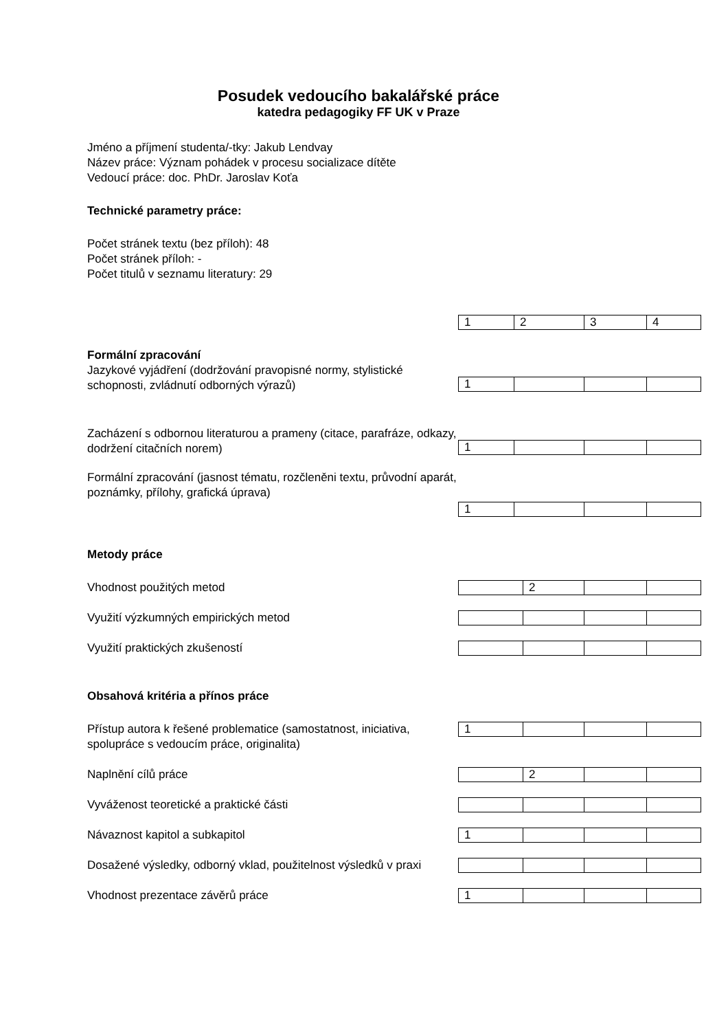Posudek vedoucího bakalářské práce
katedra pedagogiky FF UK v Praze
Jméno a příjmení studenta/-tky: Jakub Lendvay
Název práce: Význam pohádek v procesu socializace dítěte
Vedoucí práce: doc. PhDr. Jaroslav Koťa
Technické parametry práce:
Počet stránek textu (bez příloh): 48
Počet stránek příloh: -
Počet titulů v seznamu literatury: 29
| 1 | 2 | 3 | 4 |
Formální zpracování
Jazykové vyjádření (dodržování pravopisné normy, stylistické schopnosti, zvládnutí odborných výrazů)
| 1 | | | |
Zacházení s odbornou literaturou a prameny (citace, parafráze, odkazy, dodržení citačních norem)
| 1 | | | |
Formální zpracování (jasnost tématu, rozčleněni textu, průvodní aparát, poznámky, přílohy, grafická úprava)
| 1 | | | |
Metody práce
Vhodnost použitých metod
| | 2 | | |
Využití výzkumných empirických metod
Využití praktických zkušeností
Obsahová kritéria a přínos práce
Přístup autora k řešené problematice (samostatnost, iniciativa, spolupráce s vedoucím práce, originalita)
| 1 | | | |
Naplnění cílů práce
| | 2 | | |
Vyváženost teoretické a praktické části
Návaznost kapitol a subkapitol
| 1 | | | |
Dosažené výsledky, odborný vklad, použitelnost výsledků v praxi
Vhodnost prezentace závěrů práce
| 1 | | | |